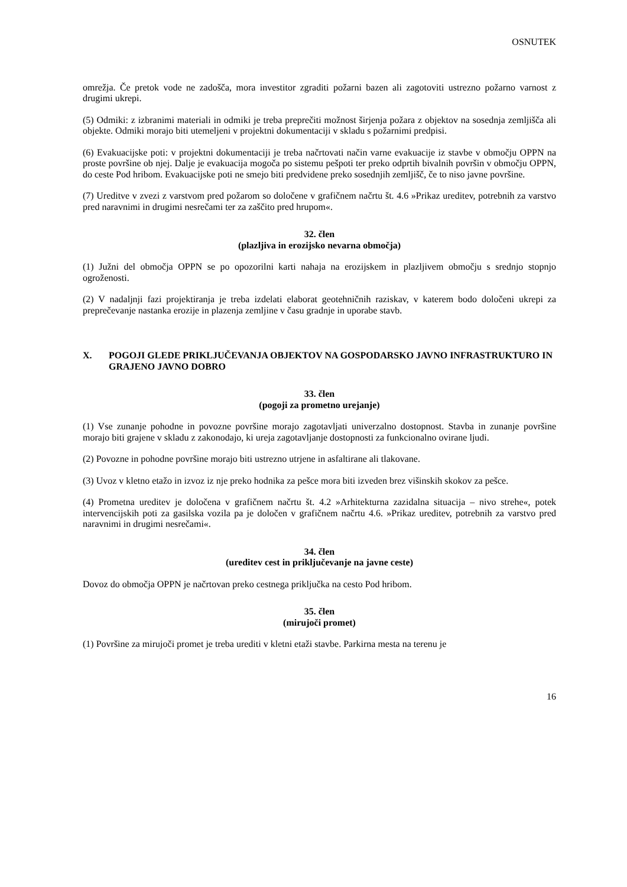OSNUTEK
omrežja. Če pretok vode ne zadošča, mora investitor zgraditi požarni bazen ali zagotoviti ustrezno požarno varnost z drugimi ukrepi.
(5) Odmiki: z izbranimi materiali in odmiki je treba preprečiti možnost širjenja požara z objektov na sosednja zemljišča ali objekte. Odmiki morajo biti utemeljeni v projektni dokumentaciji v skladu s požarnimi predpisi.
(6) Evakuacijske poti: v projektni dokumentaciji je treba načrtovati način varne evakuacije iz stavbe v območju OPPN na proste površine ob njej. Dalje je evakuacija mogoča po sistemu pešpoti ter preko odprtih bivalnih površin v območju OPPN, do ceste Pod hribom. Evakuacijske poti ne smejo biti predvidene preko sosednjih zemljišč, če to niso javne površine.
(7) Ureditve v zvezi z varstvom pred požarom so določene v grafičnem načrtu št. 4.6 »Prikaz ureditev, potrebnih za varstvo pred naravnimi in drugimi nesrečami ter za zaščito pred hrupom«.
32. člen
(plazljiva in erozijsko nevarna območja)
(1) Južni del območja OPPN se po opozorilni karti nahaja na erozijskem in plazljivem območju s srednjo stopnjo ogroženosti.
(2) V nadaljnji fazi projektiranja je treba izdelati elaborat geotehničnih raziskav, v katerem bodo določeni ukrepi za preprečevanje nastanka erozije in plazenja zemljine v času gradnje in uporabe stavb.
X. POGOJI GLEDE PRIKLJUČEVANJA OBJEKTOV NA GOSPODARSKO JAVNO INFRASTRUKTURO IN GRAJENO JAVNO DOBRO
33. člen
(pogoji za prometno urejanje)
(1) Vse zunanje pohodne in povozne površine morajo zagotavljati univerzalno dostopnost. Stavba in zunanje površine morajo biti grajene v skladu z zakonodajo, ki ureja zagotavljanje dostopnosti za funkcionalno ovirane ljudi.
(2) Povozne in pohodne površine morajo biti ustrezno utrjene in asfaltirane ali tlakovane.
(3) Uvoz v kletno etažo in izvoz iz nje preko hodnika za pešce mora biti izveden brez višinskih skokov za pešce.
(4) Prometna ureditev je določena v grafičnem načrtu št. 4.2 »Arhitekturna zazidalna situacija – nivo strehe«, potek intervencijskih poti za gasilska vozila pa je določen v grafičnem načrtu 4.6. »Prikaz ureditev, potrebnih za varstvo pred naravnimi in drugimi nesrečami«.
34. člen
(ureditev cest in priključevanje na javne ceste)
Dovoz do območja OPPN je načrtovan preko cestnega priključka na cesto Pod hribom.
35. člen
(mirujoči promet)
(1) Površine za mirujoči promet je treba urediti v kletni etaži stavbe. Parkirna mesta na terenu je
16